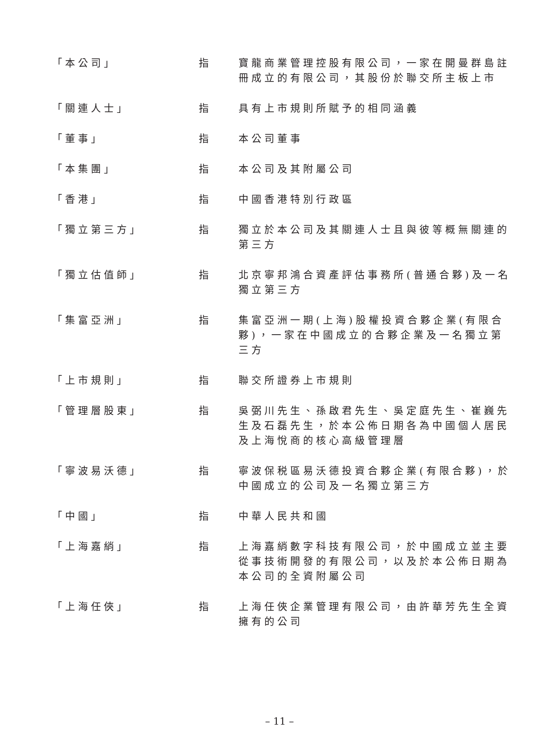| 「本公司」 | 指 | 寶龍商業管理控股有限公司，一家在開曼群島註冊成立的有限公司，其股份於聯交所主板上市 |
| 「關連人士」 | 指 | 具有上市規則所賦予的相同涵義 |
| 「董事」 | 指 | 本公司董事 |
| 「本集團」 | 指 | 本公司及其附屬公司 |
| 「香港」 | 指 | 中國香港特別行政區 |
| 「獨立第三方」 | 指 | 獨立於本公司及其關連人士且與彼等概無關連的第三方 |
| 「獨立估值師」 | 指 | 北京寧邦鴻合資產評估事務所(普通合夥)及一名獨立第三方 |
| 「集富亞洲」 | 指 | 集富亞洲一期(上海)股權投資合夥企業(有限合夥)，一家在中國成立的合夥企業及一名獨立第三方 |
| 「上市規則」 | 指 | 聯交所證券上市規則 |
| 「管理層股東」 | 指 | 吳弼川先生、孫啟君先生、吳定庭先生、崔巍先生及石磊先生，於本公佈日期各為中國個人居民及上海悅商的核心高級管理層 |
| 「寧波易沃德」 | 指 | 寧波保税區易沃德投資合夥企業(有限合夥)，於中國成立的公司及一名獨立第三方 |
| 「中國」 | 指 | 中華人民共和國 |
| 「上海嘉綃」 | 指 | 上海嘉綃數字科技有限公司，於中國成立並主要從事技術開發的有限公司，以及於本公佈日期為本公司的全資附屬公司 |
| 「上海任俠」 | 指 | 上海任俠企業管理有限公司，由許華芳先生全資擁有的公司 |
– 11 –